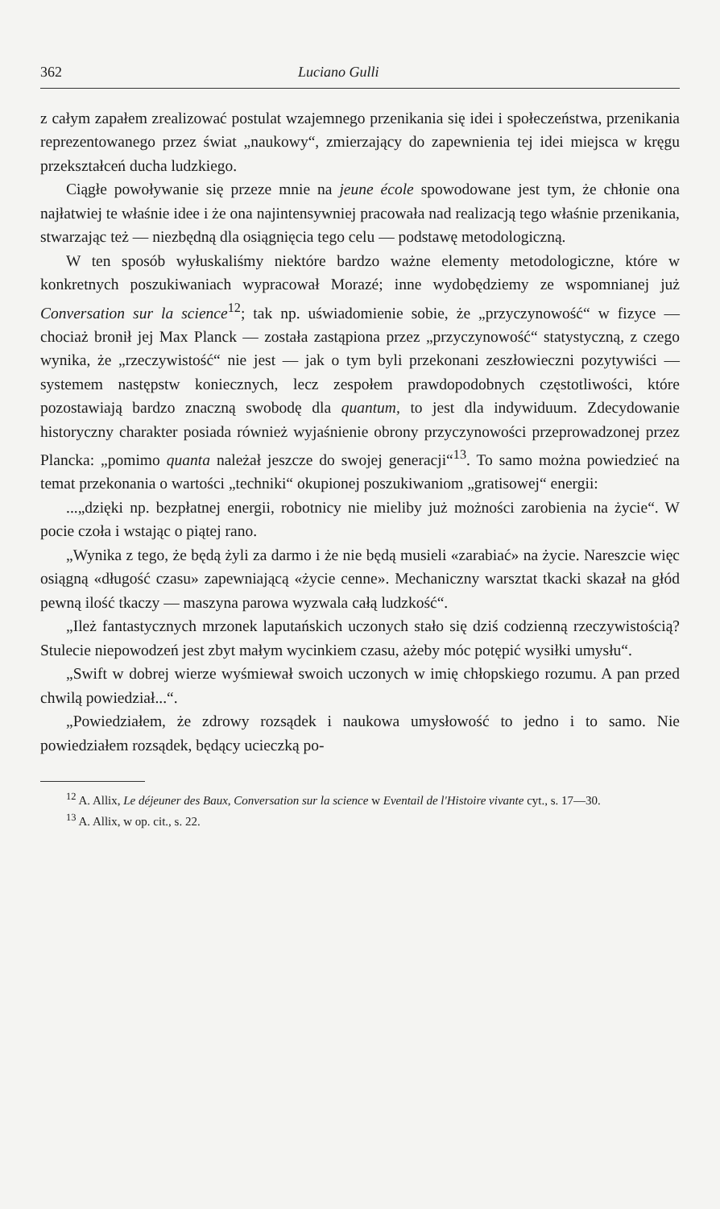362 Luciano Gulli
z całym zapałem zrealizować postulat wzajemnego przenikania się idei i społeczeństwa, przenikania reprezentowanego przez świat „naukowy“, zmierzający do zapewnienia tej idei miejsca w kręgu przekształceń ducha ludzkiego.
Ciągłe powoływanie się przeze mnie na jeune école spowodowane jest tym, że chłonie ona najłatwiej te właśnie idee i że ona najintensywniej pracowała nad realizacją tego właśnie przenikania, stwarzając też — niezbędną dla osiągnięcia tego celu — podstawę metodologiczną.
W ten sposób wyłuskaliśmy niektóre bardzo ważne elementy metodologiczne, które w konkretnych poszukiwaniach wypracował Morazé; inne wydobędziemy ze wspomnianej już Conversation sur la science<sup>12</sup>; tak np. uświadomienie sobie, że „przyczynowość“ w fizyce — chociaż bronił jej Max Planck — została zastąpiona przez „przyczynowość“ statystyczną, z czego wynika, że „rzeczywistość“ nie jest — jak o tym byli przekonani zeszłowieczni pozytywiści — systemem następstw koniecznych, lecz zespołem prawdopodobnych częstotliwości, które pozostawiają bardzo znaczną swobodę dla quantum, to jest dla indywiduum. Zdecydowanie historyczny charakter posiada również wyjaśnienie obrony przyczynowości przeprowadzonej przez Plancka: „pomimo quanta należał jeszcze do swojej generacji“<sup>13</sup>. To samo można powiedzieć na temat przekonania o wartości „techniki“ okupionej poszukiwaniom „gratisowej“ energii:
...„dzięki np. bezpłatnej energii, robotnicy nie mieliby już możności zarobienia na życie“. W pocie czoła i wstając o piątej rano.
„Wynika z tego, że będą żyli za darmo i że nie będą musieli «zarabiać» na życie. Nareszcie więc osiągną «długość czasu» zapewniającą «życie cenne». Mechaniczny warsztat tkacki skazał na głód pewną ilość tkaczy — maszyna parowa wyzwala całą ludzkość“.
„Ileż fantastycznych mrzonek laputańskich uczonych stało się dziś codzienną rzeczywistością? Stulecie niepowodzeń jest zbyt małym wycinkiem czasu, ażeby móc potępić wysiłki umysłu“.
„Swift w dobrej wierze wyśmiewał swoich uczonych w imię chłopskiego rozumu. A pan przed chwilą powiedział...“.
„Powiedziałem, że zdrowy rozsądek i naukowa umysłowość to jedno i to samo. Nie powiedziałem rozsądek, będący ucieczką po-
<sup>12</sup> A. Allix, Le déjeuner des Baux, Conversation sur la science w Eventail de l'Histoire vivante cyt., s. 17—30.
<sup>13</sup> A. Allix, w op. cit., s. 22.